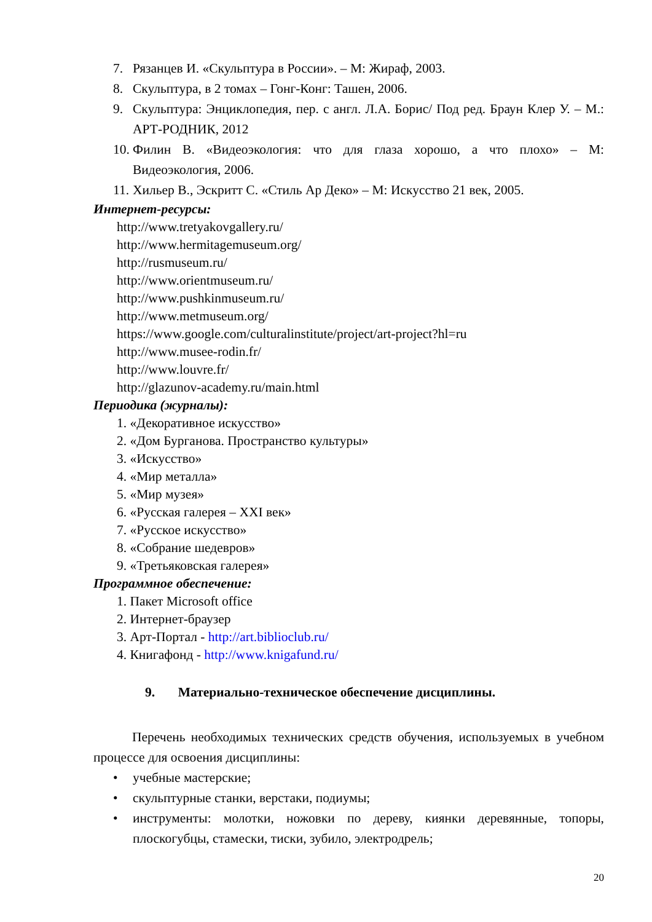7. Рязанцев И. «Скульптура в России». – М: Жираф, 2003.
8. Скульптура, в 2 томах – Гонг-Конг: Ташен, 2006.
9. Скульптура: Энциклопедия, пер. с англ. Л.А. Борис/ Под ред. Браун Клер У. – М.: АРТ-РОДНИК, 2012
10.
Филин В. «Видеоэкология: что для глаза хорошо, а что плохо» – М: Видеоэкология, 2006.
11.
Хильер В., Эскритт С. «Стиль Ар Деко» – М: Искусство 21 век, 2005.
Интернет-ресурсы:
http://www.tretyakovgallery.ru/
http://www.hermitagemuseum.org/
http://rusmuseum.ru/
http://www.orientmuseum.ru/
http://www.pushkinmuseum.ru/
http://www.metmuseum.org/
https://www.google.com/culturalinstitute/project/art-project?hl=ru
http://www.musee-rodin.fr/
http://www.louvre.fr/
http://glazunov-academy.ru/main.html
Периодика (журналы):
1. «Декоративное искусство»
2. «Дом Бурганова. Пространство культуры»
3. «Искусство»
4. «Мир металла»
5. «Мир музея»
6. «Русская галерея – XXI век»
7. «Русское искусство»
8. «Собрание шедевров»
9. «Третьяковская галерея»
Программное обеспечение:
1. Пакет Microsoft office
2. Интернет-браузер
3. Арт-Портал - http://art.biblioclub.ru/
4. Книгафонд - http://www.knigafund.ru/
9. Материально-техническое обеспечение дисциплины.
Перечень необходимых технических средств обучения, используемых в учебном процессе для освоения дисциплины:
• учебные мастерские;
• скульптурные станки, верстаки, подиумы;
• инструменты: молотки, ножовки по дереву, киянки деревянные, топоры, плоскогубцы, стамески, тиски, зубило, электродрель;
20